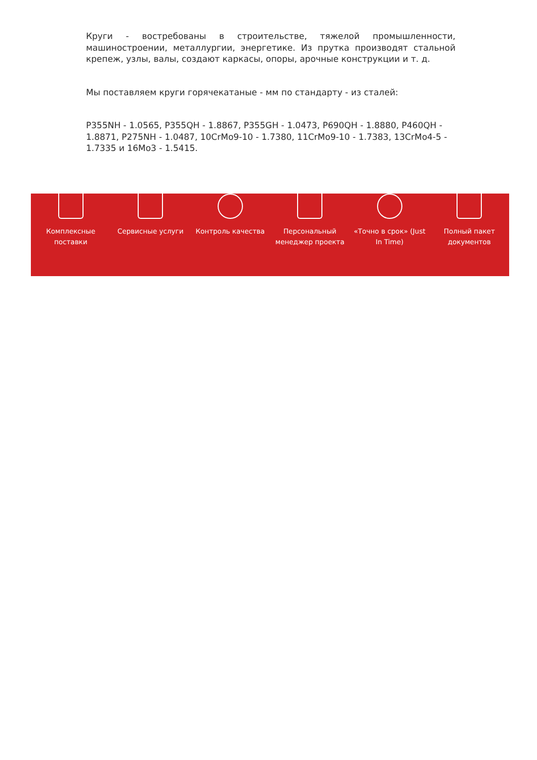Круги - востребованы в строительстве, тяжелой промышленности, машиностроении, металлургии, энергетике. Из прутка производят стальной крепеж, узлы, валы, создают каркасы, опоры, арочные конструкции и т. д.
Мы поставляем круги горячекатаные - мм по стандарту - из сталей:
P355NH - 1.0565, P355QH - 1.8867, P355GH - 1.0473, P690QH - 1.8880, P460QH - 1.8871, P275NH - 1.0487, 10CrMo9-10 - 1.7380, 11CrMo9-10 - 1.7383, 13CrMo4-5 - 1.7335 и 16Mo3 - 1.5415.
Комплексные
поставки
Сервисные услуги Контроль качества Персональный
менеджер проекта
«Точно в срок» (Just
In Time)
Полный пакет
документов